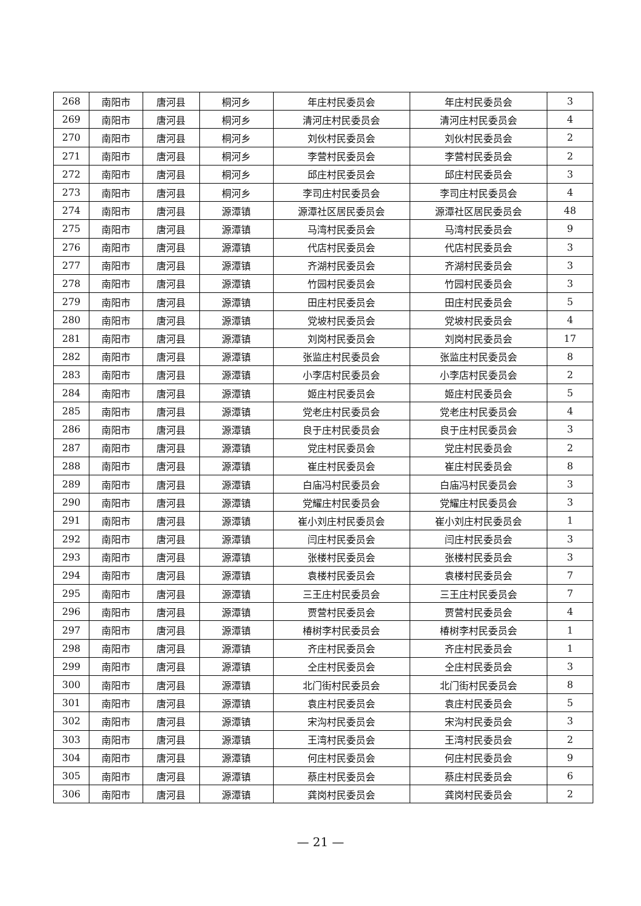| 268 | 南阳市 | 唐河县 | 桐河乡 | 年庄村民委员会 | 年庄村民委员会 | 3 |
| 269 | 南阳市 | 唐河县 | 桐河乡 | 清河庄村民委员会 | 清河庄村民委员会 | 4 |
| 270 | 南阳市 | 唐河县 | 桐河乡 | 刘伙村民委员会 | 刘伙村民委员会 | 2 |
| 271 | 南阳市 | 唐河县 | 桐河乡 | 李营村民委员会 | 李营村民委员会 | 2 |
| 272 | 南阳市 | 唐河县 | 桐河乡 | 邱庄村民委员会 | 邱庄村民委员会 | 3 |
| 273 | 南阳市 | 唐河县 | 桐河乡 | 李司庄村民委员会 | 李司庄村民委员会 | 4 |
| 274 | 南阳市 | 唐河县 | 源潭镇 | 源潭社区居民委员会 | 源潭社区居民委员会 | 48 |
| 275 | 南阳市 | 唐河县 | 源潭镇 | 马湾村民委员会 | 马湾村民委员会 | 9 |
| 276 | 南阳市 | 唐河县 | 源潭镇 | 代店村民委员会 | 代店村民委员会 | 3 |
| 277 | 南阳市 | 唐河县 | 源潭镇 | 齐湖村民委员会 | 齐湖村民委员会 | 3 |
| 278 | 南阳市 | 唐河县 | 源潭镇 | 竹园村民委员会 | 竹园村民委员会 | 3 |
| 279 | 南阳市 | 唐河县 | 源潭镇 | 田庄村民委员会 | 田庄村民委员会 | 5 |
| 280 | 南阳市 | 唐河县 | 源潭镇 | 党坡村民委员会 | 党坡村民委员会 | 4 |
| 281 | 南阳市 | 唐河县 | 源潭镇 | 刘岗村民委员会 | 刘岗村民委员会 | 17 |
| 282 | 南阳市 | 唐河县 | 源潭镇 | 张监庄村民委员会 | 张监庄村民委员会 | 8 |
| 283 | 南阳市 | 唐河县 | 源潭镇 | 小李店村民委员会 | 小李店村民委员会 | 2 |
| 284 | 南阳市 | 唐河县 | 源潭镇 | 姬庄村民委员会 | 姬庄村民委员会 | 5 |
| 285 | 南阳市 | 唐河县 | 源潭镇 | 党老庄村民委员会 | 党老庄村民委员会 | 4 |
| 286 | 南阳市 | 唐河县 | 源潭镇 | 良于庄村民委员会 | 良于庄村民委员会 | 3 |
| 287 | 南阳市 | 唐河县 | 源潭镇 | 党庄村民委员会 | 党庄村民委员会 | 2 |
| 288 | 南阳市 | 唐河县 | 源潭镇 | 崔庄村民委员会 | 崔庄村民委员会 | 8 |
| 289 | 南阳市 | 唐河县 | 源潭镇 | 白庙冯村民委员会 | 白庙冯村民委员会 | 3 |
| 290 | 南阳市 | 唐河县 | 源潭镇 | 党耀庄村民委员会 | 党耀庄村民委员会 | 3 |
| 291 | 南阳市 | 唐河县 | 源潭镇 | 崔小刘庄村民委员会 | 崔小刘庄村民委员会 | 1 |
| 292 | 南阳市 | 唐河县 | 源潭镇 | 闫庄村民委员会 | 闫庄村民委员会 | 3 |
| 293 | 南阳市 | 唐河县 | 源潭镇 | 张楼村民委员会 | 张楼村民委员会 | 3 |
| 294 | 南阳市 | 唐河县 | 源潭镇 | 袁楼村民委员会 | 袁楼村民委员会 | 7 |
| 295 | 南阳市 | 唐河县 | 源潭镇 | 三王庄村民委员会 | 三王庄村民委员会 | 7 |
| 296 | 南阳市 | 唐河县 | 源潭镇 | 贾营村民委员会 | 贾营村民委员会 | 4 |
| 297 | 南阳市 | 唐河县 | 源潭镇 | 椿树李村民委员会 | 椿树李村民委员会 | 1 |
| 298 | 南阳市 | 唐河县 | 源潭镇 | 齐庄村民委员会 | 齐庄村民委员会 | 1 |
| 299 | 南阳市 | 唐河县 | 源潭镇 | 仝庄村民委员会 | 仝庄村民委员会 | 3 |
| 300 | 南阳市 | 唐河县 | 源潭镇 | 北门街村民委员会 | 北门街村民委员会 | 8 |
| 301 | 南阳市 | 唐河县 | 源潭镇 | 袁庄村民委员会 | 袁庄村民委员会 | 5 |
| 302 | 南阳市 | 唐河县 | 源潭镇 | 宋沟村民委员会 | 宋沟村民委员会 | 3 |
| 303 | 南阳市 | 唐河县 | 源潭镇 | 王湾村民委员会 | 王湾村民委员会 | 2 |
| 304 | 南阳市 | 唐河县 | 源潭镇 | 何庄村民委员会 | 何庄村民委员会 | 9 |
| 305 | 南阳市 | 唐河县 | 源潭镇 | 蔡庄村民委员会 | 蔡庄村民委员会 | 6 |
| 306 | 南阳市 | 唐河县 | 源潭镇 | 龚岗村民委员会 | 龚岗村民委员会 | 2 |
— 21 —